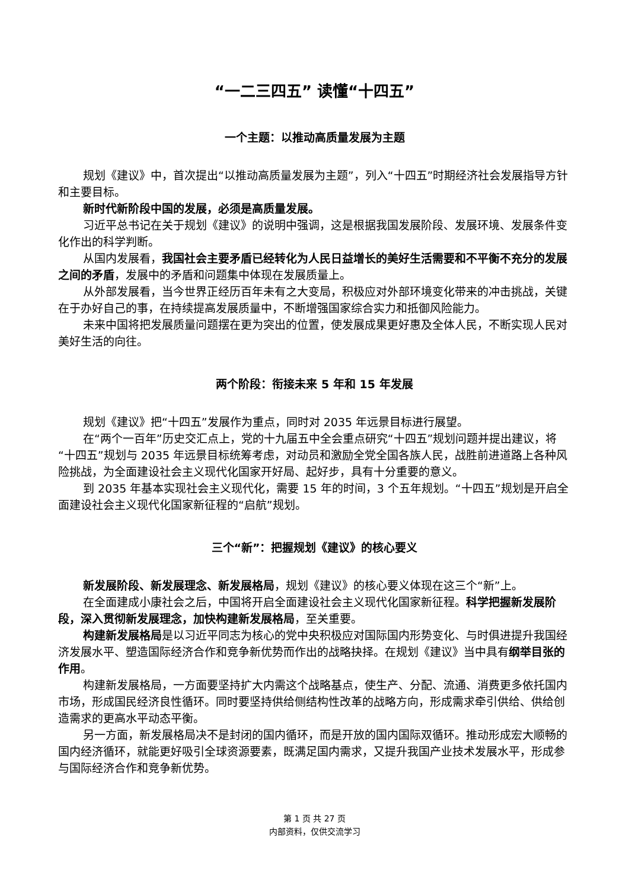“一二三四五” 读懂“十四五”
一个主题：以推动高质量发展为主题
规划《建议》中，首次提出“以推动高质量发展为主题”，列入“十四五”时期经济社会发展指导方针和主要目标。
新时代新阶段中国的发展，必须是高质量发展。
习近平总书记在关于规划《建议》的说明中强调，这是根据我国发展阶段、发展环境、发展条件变化作出的科学判断。
从国内发展看，我国社会主要矛盾已经转化为人民日益增长的美好生活需要和不平衡不充分的发展之间的矛盾，发展中的矛盾和问题集中体现在发展质量上。
从外部发展看，当今世界正经历百年未有之大变局，积极应对外部环境变化带来的冲击挑战，关键在于办好自己的事，在持续提高发展质量中，不断增强国家综合实力和抵御风险能力。
未来中国将把发展质量问题摆在更为突出的位置，使发展成果更好惠及全体人民，不断实现人民对美好生活的向往。
两个阶段：衔接未来 5 年和 15 年发展
规划《建议》把“十四五”发展作为重点，同时对 2035 年远景目标进行展望。
在“两个一百年”历史交汇点上，党的十九届五中全会重点研究“十四五”规划问题并提出建议，将“十四五”规划与 2035 年远景目标统筹考虑，对动员和激励全党全国各族人民，战胜前进道路上各种风险挑战，为全面建设社会主义现代化国家开好局、起好步，具有十分重要的意义。
到 2035 年基本实现社会主义现代化，需要 15 年的时间，3 个五年规划。“十四五”规划是开启全面建设社会主义现代化国家新征程的“启航”规划。
三个“新”：把握规划《建议》的核心要义
新发展阶段、新发展理念、新发展格局，规划《建议》的核心要义体现在这三个“新”上。
在全面建成小康社会之后，中国将开启全面建设社会主义现代化国家新征程。科学把握新发展阶段，深入贯彻新发展理念，加快构建新发展格局，至关重要。
构建新发展格局是以习近平同志为核心的党中央积极应对国际国内形势变化、与时俱进提升我国经济发展水平、塑造国际经济合作和竞争新优势而作出的战略抉择。在规划《建议》当中具有纲举目张的作用。
构建新发展格局，一方面要坚持扩大内需这个战略基点，使生产、分配、流通、消费更多依托国内市场，形成国民经济良性循环。同时要坚持供给侧结构性改革的战略方向，形成需求牵引供给、供给创造需求的更高水平动态平衡。
另一方面，新发展格局决不是封闭的国内循环，而是开放的国内国际双循环。推动形成宏大顺畅的国内经济循环，就能更好吸引全球资源要素，既满足国内需求，又提升我国产业技术发展水平，形成参与国际经济合作和竞争新优势。
第 1 页 共 27 页
内部资料，仅供交流学习